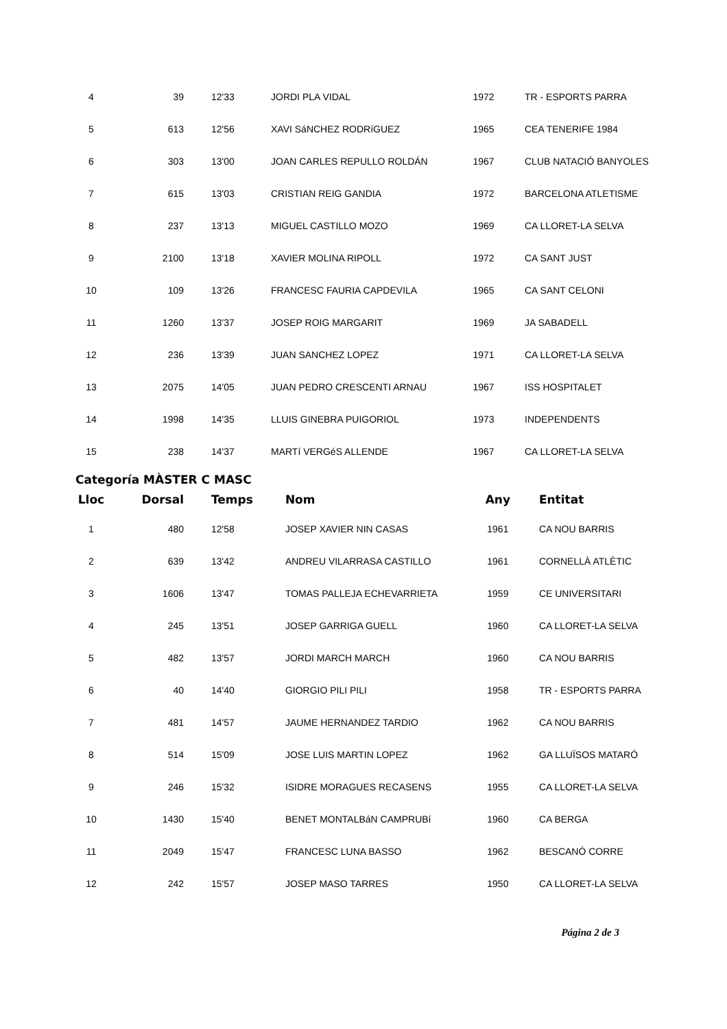| 4 | 39 | 12'33 | JORDI PLA VIDAL | 1972 | TR - ESPORTS PARRA |
| 5 | 613 | 12'56 | XAVI SáNCHEZ RODRíGUEZ | 1965 | CEA TENERIFE 1984 |
| 6 | 303 | 13'00 | JOAN CARLES REPULLO ROLDÁN | 1967 | CLUB NATACIÓ BANYOLES |
| 7 | 615 | 13'03 | CRISTIAN REIG GANDIA | 1972 | BARCELONA ATLETISME |
| 8 | 237 | 13'13 | MIGUEL CASTILLO MOZO | 1969 | CA LLORET-LA SELVA |
| 9 | 2100 | 13'18 | XAVIER MOLINA RIPOLL | 1972 | CA SANT JUST |
| 10 | 109 | 13'26 | FRANCESC FAURIA CAPDEVILA | 1965 | CA SANT CELONI |
| 11 | 1260 | 13'37 | JOSEP ROIG MARGARIT | 1969 | JA SABADELL |
| 12 | 236 | 13'39 | JUAN SANCHEZ LOPEZ | 1971 | CA LLORET-LA SELVA |
| 13 | 2075 | 14'05 | JUAN PEDRO CRESCENTI ARNAU | 1967 | ISS HOSPITALET |
| 14 | 1998 | 14'35 | LLUIS GINEBRA PUIGORIOL | 1973 | INDEPENDENTS |
| 15 | 238 | 14'37 | MARTí VERGéS ALLENDE | 1967 | CA LLORET-LA SELVA |
Categoría MÀSTER C MASC
| Lloc | Dorsal | Temps | Nom | Any | Entitat |
| --- | --- | --- | --- | --- | --- |
| 1 | 480 | 12'58 | JOSEP XAVIER NIN CASAS | 1961 | CA NOU BARRIS |
| 2 | 639 | 13'42 | ANDREU VILARRASA CASTILLO | 1961 | CORNELLÀ ATLÈTIC |
| 3 | 1606 | 13'47 | TOMAS PALLEJA ECHEVARRIETA | 1959 | CE UNIVERSITARI |
| 4 | 245 | 13'51 | JOSEP GARRIGA GUELL | 1960 | CA LLORET-LA SELVA |
| 5 | 482 | 13'57 | JORDI MARCH MARCH | 1960 | CA NOU BARRIS |
| 6 | 40 | 14'40 | GIORGIO PILI PILI | 1958 | TR - ESPORTS PARRA |
| 7 | 481 | 14'57 | JAUME HERNANDEZ TARDIO | 1962 | CA NOU BARRIS |
| 8 | 514 | 15'09 | JOSE LUIS MARTIN LOPEZ | 1962 | GA LLUÏSOS MATARÓ |
| 9 | 246 | 15'32 | ISIDRE MORAGUES RECASENS | 1955 | CA LLORET-LA SELVA |
| 10 | 1430 | 15'40 | BENET MONTALBáN CAMPRUBí | 1960 | CA BERGA |
| 11 | 2049 | 15'47 | FRANCESC LUNA BASSO | 1962 | BESCANÓ CORRE |
| 12 | 242 | 15'57 | JOSEP MASO TARRES | 1950 | CA LLORET-LA SELVA |
Página 2 de 3